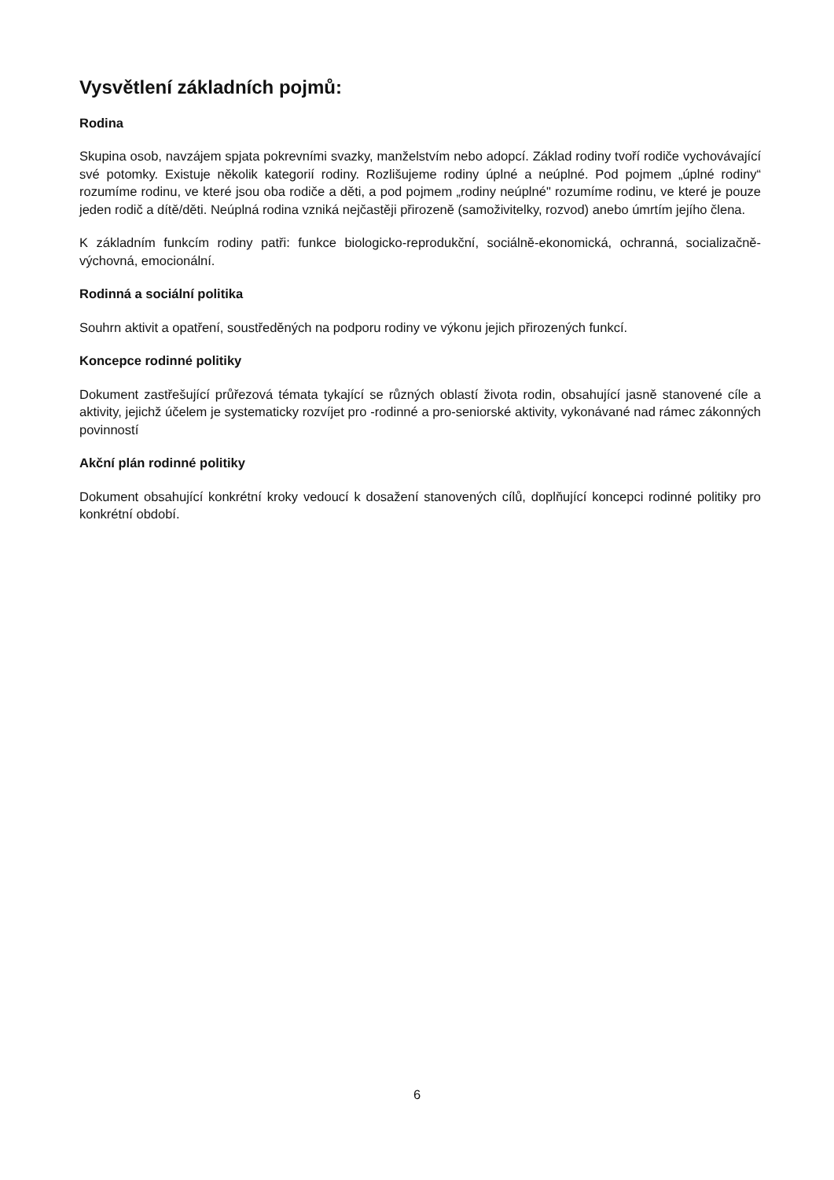Vysvětlení základních pojmů:
Rodina
Skupina osob, navzájem spjata pokrevními svazky, manželstvím nebo adopcí. Základ rodiny tvoří rodiče vychovávající své potomky. Existuje několik kategorií rodiny. Rozlišujeme rodiny úplné a neúplné. Pod pojmem „úplné rodiny“ rozumíme rodinu, ve které jsou oba rodiče a děti, a pod pojmem „rodiny neúplné" rozumíme rodinu, ve které je pouze jeden rodič a dítě/děti. Neúplná rodina vzniká nejčastěji přirozeně (samoživitelky, rozvod) anebo úmrtím jejího člena.
K základním funkcím rodiny patři: funkce biologicko-reprodukční, sociálně-ekonomická, ochranná, socializačně-výchovná, emocionální.
Rodinná a sociální politika
Souhrn aktivit a opatření, soustředěných na podporu rodiny ve výkonu jejich přirozených funkcí.
Koncepce rodinné politiky
Dokument zastřešující průřezová témata tykající se různých oblastí života rodin, obsahující jasně stanovené cíle a aktivity, jejichž účelem je systematicky rozvíjet pro -rodinné a pro-seniorské aktivity, vykonávané nad rámec zákonných povinností
Akční plán rodinné politiky
Dokument obsahující konkrétní kroky vedoucí k dosažení stanovených cílů, doplňující koncepci rodinné politiky pro konkrétní období.
6